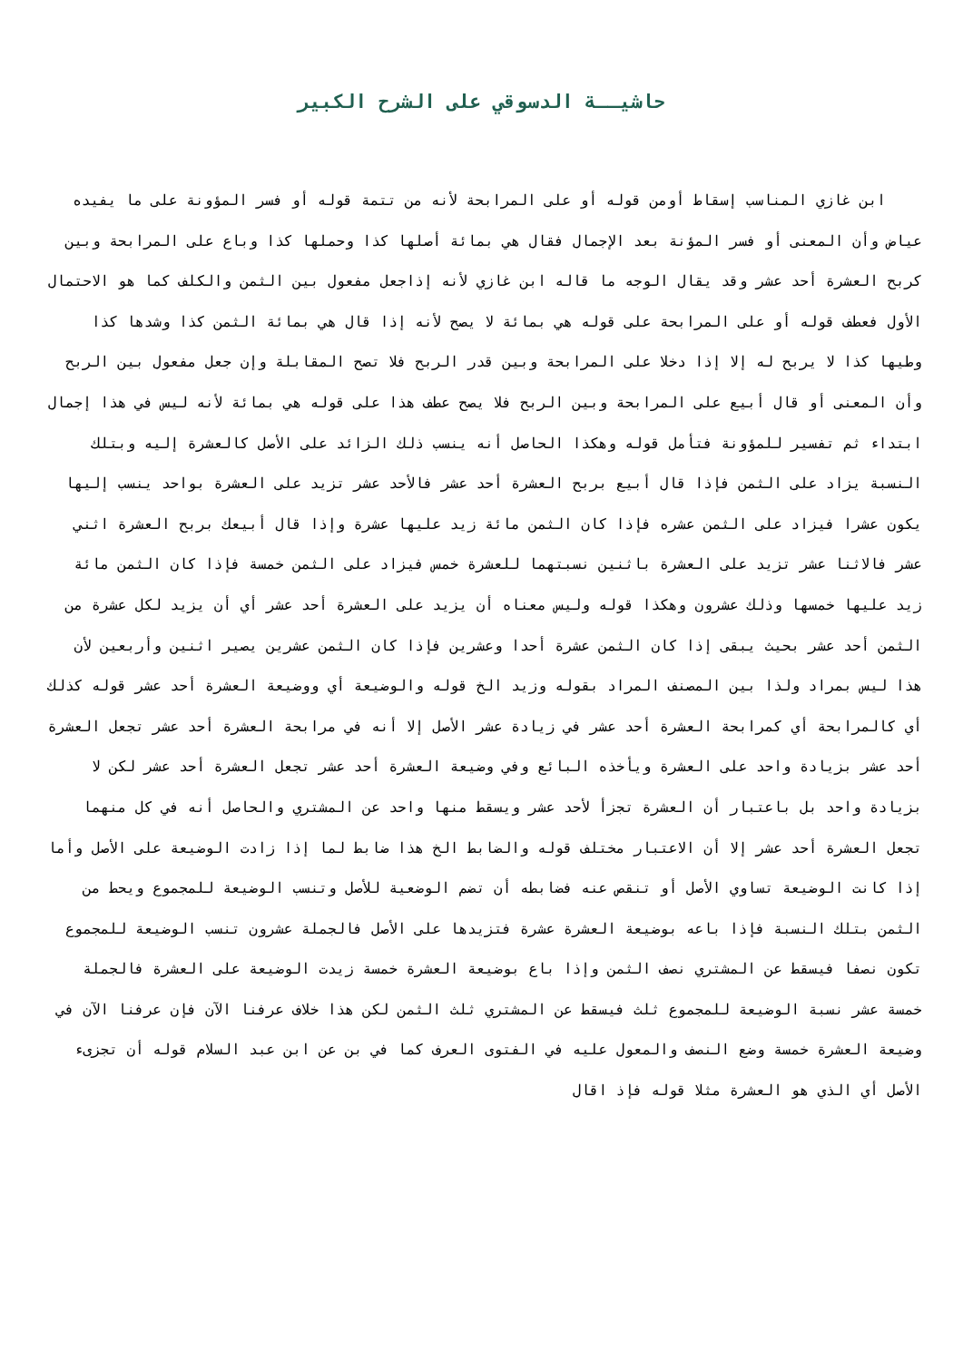حاشيــة الدسوقي على الشرح الكبير
ابن غازي المناسب إسقاط أومن قوله أو على المرابحة لأنه من تتمة قوله أو فسر المؤونة على ما يفيده عياض وأن المعنى أو فسر المؤنة بعد الإجمال فقال هي بمائة أصلها كذا وحملها كذا وباع على المرابحة وبين كربح العشرة أحد عشر وقد يقال الوجه ما قاله ابن غازي لأنه إذاجعل مفعول بين الثمن والكلف كما هو الاحتمال الأول فعطف قوله أو على المرابحة على قوله هي بمائة لا يصح لأنه إذا قال هي بمائة الثمن كذا وشدها كذا وطيها كذا لا يربح له إلا إذا دخلا على المرابحة وبين قدر الربح فلا تصح المقابلة وإن جعل مفعول بين الربح وأن المعنى أو قال أبيع على المرابحة وبين الربح فلا يصح عطف هذا على قوله هي بمائة لأنه ليس في هذا إجمال ابتداء ثم تفسير للمؤونة فتأمل قوله وهكذا الحاصل أنه ينسب ذلك الزائد على الأصل كالعشرة إليه وبتلك النسبة يزاد على الثمن فإذا قال أبيع بربح العشرة أحد عشر فالأحد عشر تزيد على العشرة بواحد ينسب إليها يكون عشرا فيزاد على الثمن عشره فإذا كان الثمن مائة زيد عليها عشرة وإذا قال أبيعك بربح العشرة اثني عشر فالاثنا عشر تزيد على العشرة باثنين نسبتهما للعشرة خمس فيزاد على الثمن خمسة فإذا كان الثمن مائة زيد عليها خمسها وذلك عشرون وهكذا قوله وليس معناه أن يزيد على العشرة أحد عشر أي أن يزيد لكل عشرة من الثمن أحد عشر بحيث يبقى إذا كان الثمن عشرة أحدا وعشرين فإذا كان الثمن عشرين يصير اثنين وأربعين لأن هذا ليس بمراد ولذا بين المصنف المراد بقوله وزيد الخ قوله والوضيعة أي ووضيعة العشرة أحد عشر قوله كذلك أي كالمرابحة أي كمرابحة العشرة أحد عشر في زيادة عشر الأصل إلا أنه في مرابحة العشرة أحد عشر تجعل العشرة أحد عشر بزيادة واحد على العشرة ويأخذه البائع وفي وضيعة العشرة أحد عشر تجعل العشرة أحد عشر لكن لا بزيادة واحد بل باعتبار أن العشرة تجزأ لأحد عشر ويسقط منها واحد عن المشتري والحاصل أنه في كل منهما تجعل العشرة أحد عشر إلا أن الاعتبار مختلف قوله والضابط الخ هذا ضابط لما إذا زادت الوضيعة على الأصل وأما إذا كانت الوضيعة تساوي الأصل أو تنقص عنه فضابطه أن تضم الوضعية للأصل وتنسب الوضيعة للمجموع ويحط من الثمن بتلك النسبة فإذا باعه بوضيعة العشرة عشرة فتزيدها على الأصل فالجملة عشرون تنسب الوضيعة للمجموع تكون نصفا فيسقط عن المشتري نصف الثمن وإذا باع بوضيعة العشرة خمسة زيدت الوضيعة على العشرة فالجملة خمسة عشر نسبة الوضيعة للمجموع ثلث فيسقط عن المشتري ثلث الثمن لكن هذا خلاف عرفنا الآن فإن عرفنا الآن في وضيعة العشرة خمسة وضع النصف والمعول عليه في الفتوى العرف كما في بن عن ابن عبد السلام قوله أن تجزىء الأصل أي الذي هو العشرة مثلا قوله فإذ اقال